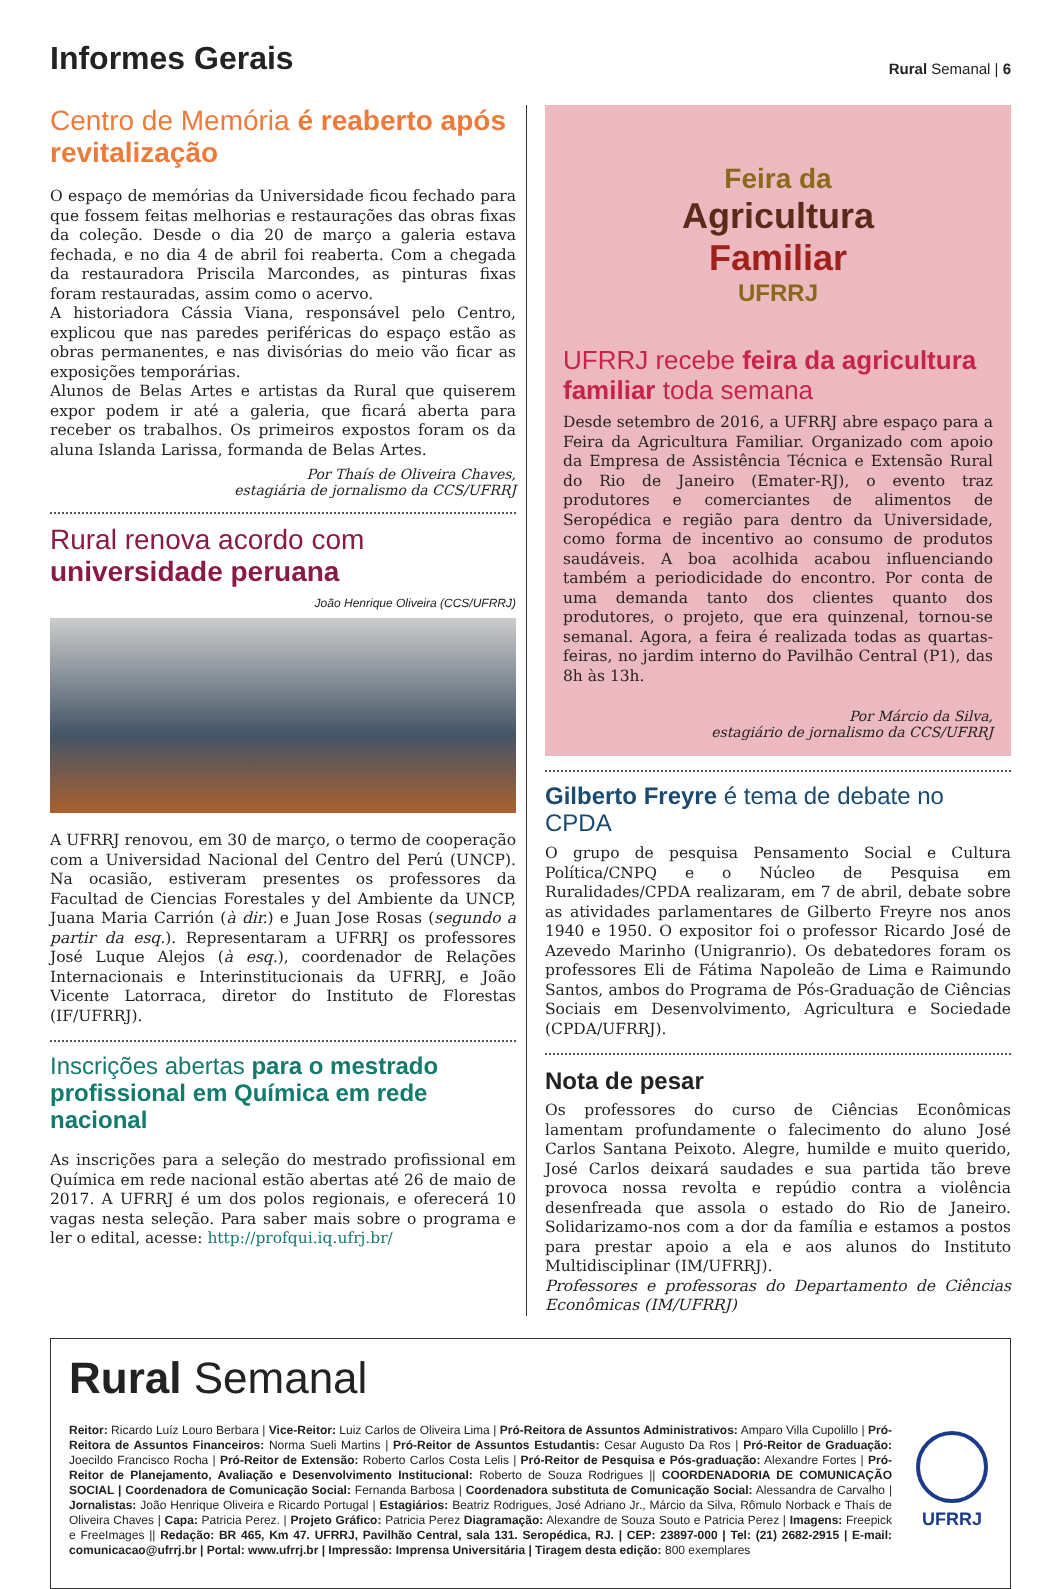Informes Gerais
Rural Semanal | 6
Centro de Memória é reaberto após revitalização
O espaço de memórias da Universidade ficou fechado para que fossem feitas melhorias e restaurações das obras fixas da coleção. Desde o dia 20 de março a galeria estava fechada, e no dia 4 de abril foi reaberta. Com a chegada da restauradora Priscila Marcondes, as pinturas fixas foram restauradas, assim como o acervo.
A historiadora Cássia Viana, responsável pelo Centro, explicou que nas paredes periféricas do espaço estão as obras permanentes, e nas divisórias do meio vão ficar as exposições temporárias.
Alunos de Belas Artes e artistas da Rural que quiserem expor podem ir até a galeria, que ficará aberta para receber os trabalhos. Os primeiros expostos foram os da aluna Islanda Larissa, formanda de Belas Artes.
Por Thaís de Oliveira Chaves,
estagiária de jornalismo da CCS/UFRRJ
Rural renova acordo com universidade peruana
João Henrique Oliveira (CCS/UFRRJ)
A UFRRJ renovou, em 30 de março, o termo de cooperação com a Universidad Nacional del Centro del Perú (UNCP). Na ocasião, estiveram presentes os professores da Facultad de Ciencias Forestales y del Ambiente da UNCP, Juana Maria Carrión (à dir.) e Juan Jose Rosas (segundo a partir da esq.). Representaram a UFRRJ os professores José Luque Alejos (à esq.), coordenador de Relações Internacionais e Interinstitucionais da UFRRJ, e João Vicente Latorraca, diretor do Instituto de Florestas (IF/UFRRJ).
Inscrições abertas para o mestrado profissional em Química em rede nacional
As inscrições para a seleção do mestrado profissional em Química em rede nacional estão abertas até 26 de maio de 2017. A UFRRJ é um dos polos regionais, e oferecerá 10 vagas nesta seleção. Para saber mais sobre o programa e ler o edital, acesse: http://profqui.iq.ufrj.br/
Feira da
Agricultura
Familiar
UFRRJ
UFRRJ recebe feira da agricultura familiar toda semana
Desde setembro de 2016, a UFRRJ abre espaço para a Feira da Agricultura Familiar. Organizado com apoio da Empresa de Assistência Técnica e Extensão Rural do Rio de Janeiro (Emater-RJ), o evento traz produtores e comerciantes de alimentos de Seropédica e região para dentro da Universidade, como forma de incentivo ao consumo de produtos saudáveis. A boa acolhida acabou influenciando também a periodicidade do encontro. Por conta de uma demanda tanto dos clientes quanto dos produtores, o projeto, que era quinzenal, tornou-se semanal. Agora, a feira é realizada todas as quartas-feiras, no jardim interno do Pavilhão Central (P1), das 8h às 13h.
Por Márcio da Silva,
estagiário de jornalismo da CCS/UFRRJ
Gilberto Freyre é tema de debate no CPDA
O grupo de pesquisa Pensamento Social e Cultura Política/CNPQ e o Núcleo de Pesquisa em Ruralidades/CPDA realizaram, em 7 de abril, debate sobre as atividades parlamentares de Gilberto Freyre nos anos 1940 e 1950. O expositor foi o professor Ricardo José de Azevedo Marinho (Unigranrio). Os debatedores foram os professores Eli de Fátima Napoleão de Lima e Raimundo Santos, ambos do Programa de Pós-Graduação de Ciências Sociais em Desenvolvimento, Agricultura e Sociedade (CPDA/UFRRJ).
Nota de pesar
Os professores do curso de Ciências Econômicas lamentam profundamente o falecimento do aluno José Carlos Santana Peixoto. Alegre, humilde e muito querido, José Carlos deixará saudades e sua partida tão breve provoca nossa revolta e repúdio contra a violência desenfreada que assola o estado do Rio de Janeiro. Solidarizamo-nos com a dor da família e estamos a postos para prestar apoio a ela e aos alunos do Instituto Multidisciplinar (IM/UFRRJ).
Professores e professoras do Departamento de Ciências Econômicas (IM/UFRRJ)
Rural Semanal
Reitor: Ricardo Luíz Louro Berbara | Vice-Reitor: Luiz Carlos de Oliveira Lima | Pró-Reitora de Assuntos Administrativos: Amparo Villa Cupolillo | Pró-Reitora de Assuntos Financeiros: Norma Sueli Martins | Pró-Reitor de Assuntos Estudantis: Cesar Augusto Da Ros | Pró-Reitor de Graduação: Joecildo Francisco Rocha | Pró-Reitor de Extensão: Roberto Carlos Costa Lelis | Pró-Reitor de Pesquisa e Pós-graduação: Alexandre Fortes | Pró-Reitor de Planejamento, Avaliação e Desenvolvimento Institucional: Roberto de Souza Rodrigues || COORDENADORIA DE COMUNICAÇÃO SOCIAL | Coordenadora de Comunicação Social: Fernanda Barbosa | Coordenadora substituta de Comunicação Social: Alessandra de Carvalho | Jornalistas: João Henrique Oliveira e Ricardo Portugal | Estagiários: Beatriz Rodrigues, José Adriano Jr., Márcio da Silva, Rômulo Norback e Thaís de Oliveira Chaves | Capa: Patricia Perez. | Projeto Gráfico: Patricia Perez Diagramação: Alexandre de Souza Souto e Patricia Perez | Imagens: Freepick e FreeImages || Redação: BR 465, Km 47. UFRRJ, Pavilhão Central, sala 131. Seropédica, RJ. | CEP: 23897-000 | Tel: (21) 2682-2915 | E-mail: comunicacao@ufrrj.br | Portal: www.ufrrj.br | Impressão: Imprensa Universitária | Tiragem desta edição: 800 exemplares
UFRRJ